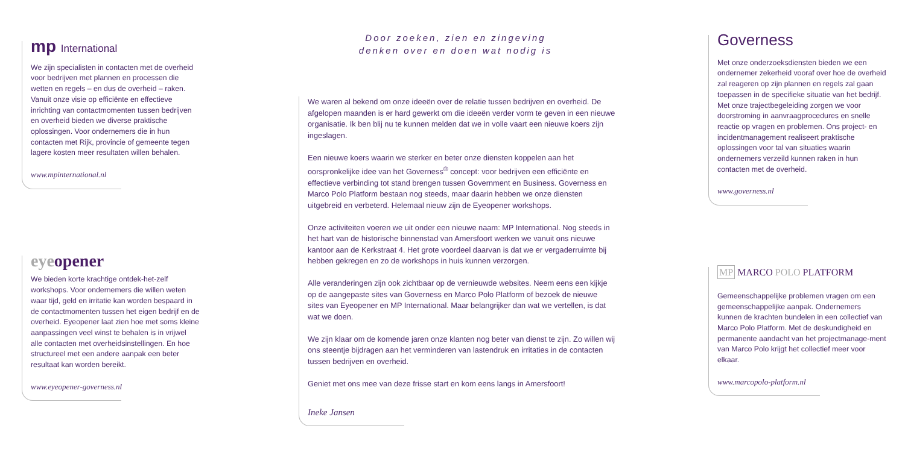mp International
We zijn specialisten in contacten met de overheid voor bedrijven met plannen en processen die wetten en regels – en dus de overheid – raken. Vanuit onze visie op efficiënte en effectieve inrichting van contactmomenten tussen bedrijven en overheid bieden we diverse praktische oplossingen. Voor ondernemers die in hun contacten met Rijk, provincie of gemeente tegen lagere kosten meer resultaten willen behalen.
www.mpinternational.nl
eyeopener
We bieden korte krachtige ontdek-het-zelf workshops. Voor ondernemers die willen weten waar tijd, geld en irritatie kan worden bespaard in de contactmomenten tussen het eigen bedrijf en de overheid. Eyeopener laat zien hoe met soms kleine aanpassingen veel winst te behalen is in vrijwel alle contacten met overheidsinstellingen. En hoe structureel met een andere aanpak een beter resultaat kan worden bereikt.
www.eyeopener-governess.nl
Door zoeken, zien en zingeving
denken over en doen wat nodig is
We waren al bekend om onze ideeën over de relatie tussen bedrijven en overheid. De afgelopen maanden is er hard gewerkt om die ideeën verder vorm te geven in een nieuwe organisatie. Ik ben blij nu te kunnen melden dat we in volle vaart een nieuwe koers zijn ingeslagen.
Een nieuwe koers waarin we sterker en beter onze diensten koppelen aan het oorspronkelijke idee van het Governess<sup>®</sup> concept: voor bedrijven een efficiënte en effectieve verbinding tot stand brengen tussen Government en Business. Governess en Marco Polo Platform bestaan nog steeds, maar daarin hebben we onze diensten uitgebreid en verbeterd. Helemaal nieuw zijn de Eyeopener workshops.
Onze activiteiten voeren we uit onder een nieuwe naam: MP International. Nog steeds in het hart van de historische binnenstad van Amersfoort werken we vanuit ons nieuwe kantoor aan de Kerkstraat 4. Het grote voordeel daarvan is dat we er vergaderruimte bij hebben gekregen en zo de workshops in huis kunnen verzorgen.
Alle veranderingen zijn ook zichtbaar op de vernieuwde websites. Neem eens een kijkje op de aangepaste sites van Governess en Marco Polo Platform of bezoek de nieuwe sites van Eyeopener en MP International. Maar belangrijker dan wat we vertellen, is dat wat we doen.
We zijn klaar om de komende jaren onze klanten nog beter van dienst te zijn. Zo willen wij ons steentje bijdragen aan het verminderen van lastendruk en irritaties in de contacten tussen bedrijven en overheid.
Geniet met ons mee van deze frisse start en kom eens langs in Amersfoort!
Ineke Jansen
Governess
Met onze onderzoeksdiensten bieden we een ondernemer zekerheid vooraf over hoe de overheid zal reageren op zijn plannen en regels zal gaan toepassen in de specifieke situatie van het bedrijf. Met onze trajectbegeleiding zorgen we voor doorstroming in aanvraagprocedures en snelle reactie op vragen en problemen. Ons project- en incidentmanagement realiseert praktische oplossingen voor tal van situaties waarin ondernemers verzeild kunnen raken in hun contacten met de overheid.
www.governess.nl
MP MARCO POLO PLATFORM
Gemeenschappelijke problemen vragen om een gemeenschappelijke aanpak. Ondernemers kunnen de krachten bundelen in een collectief van Marco Polo Platform. Met de deskundigheid en permanente aandacht van het projectmanage-ment van Marco Polo krijgt het collectief meer voor elkaar.
www.marcopolo-platform.nl